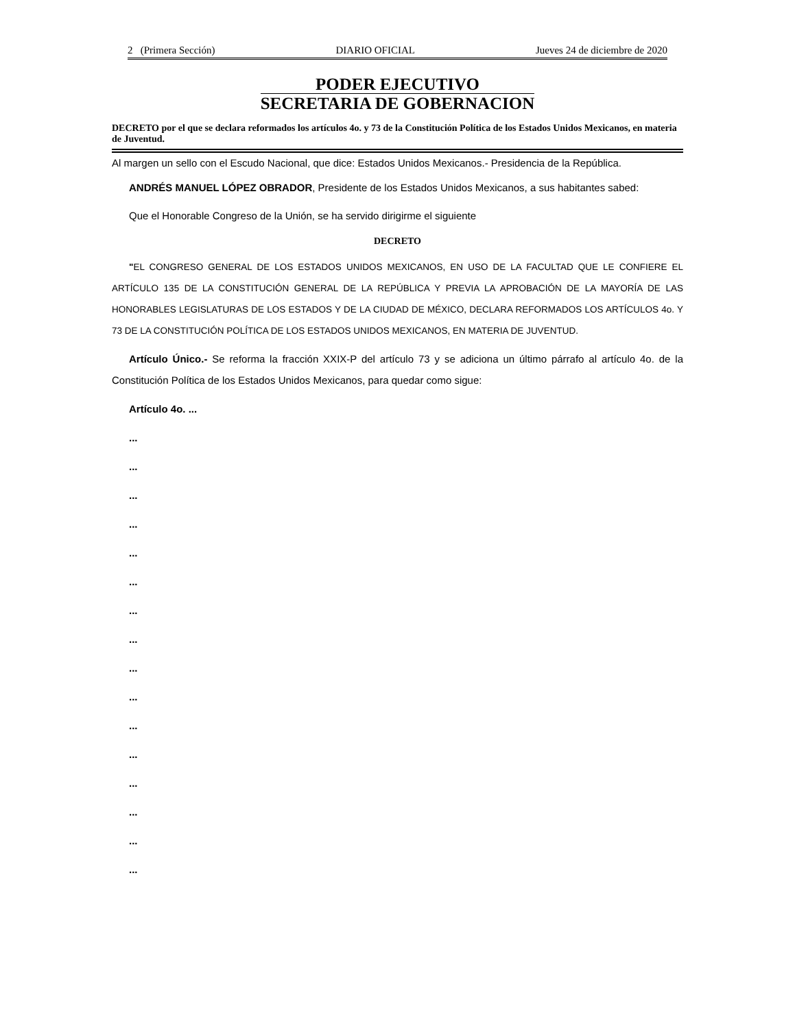2 (Primera Sección) DIARIO OFICIAL Jueves 24 de diciembre de 2020
PODER EJECUTIVO
SECRETARIA DE GOBERNACION
DECRETO por el que se declara reformados los artículos 4o. y 73 de la Constitución Política de los Estados Unidos Mexicanos, en materia de Juventud.
Al margen un sello con el Escudo Nacional, que dice: Estados Unidos Mexicanos.- Presidencia de la República.
ANDRÉS MANUEL LÓPEZ OBRADOR, Presidente de los Estados Unidos Mexicanos, a sus habitantes sabed:
Que el Honorable Congreso de la Unión, se ha servido dirigirme el siguiente
DECRETO
"EL CONGRESO GENERAL DE LOS ESTADOS UNIDOS MEXICANOS, EN USO DE LA FACULTAD QUE LE CONFIERE EL ARTÍCULO 135 DE LA CONSTITUCIÓN GENERAL DE LA REPÚBLICA Y PREVIA LA APROBACIÓN DE LA MAYORÍA DE LAS HONORABLES LEGISLATURAS DE LOS ESTADOS Y DE LA CIUDAD DE MÉXICO, DECLARA REFORMADOS LOS ARTÍCULOS 4o. Y 73 DE LA CONSTITUCIÓN POLÍTICA DE LOS ESTADOS UNIDOS MEXICANOS, EN MATERIA DE JUVENTUD.
Artículo Único.- Se reforma la fracción XXIX-P del artículo 73 y se adiciona un último párrafo al artículo 4o. de la Constitución Política de los Estados Unidos Mexicanos, para quedar como sigue:
Artículo 4o. ...
...
...
...
...
...
...
...
...
...
...
...
...
...
...
...
...